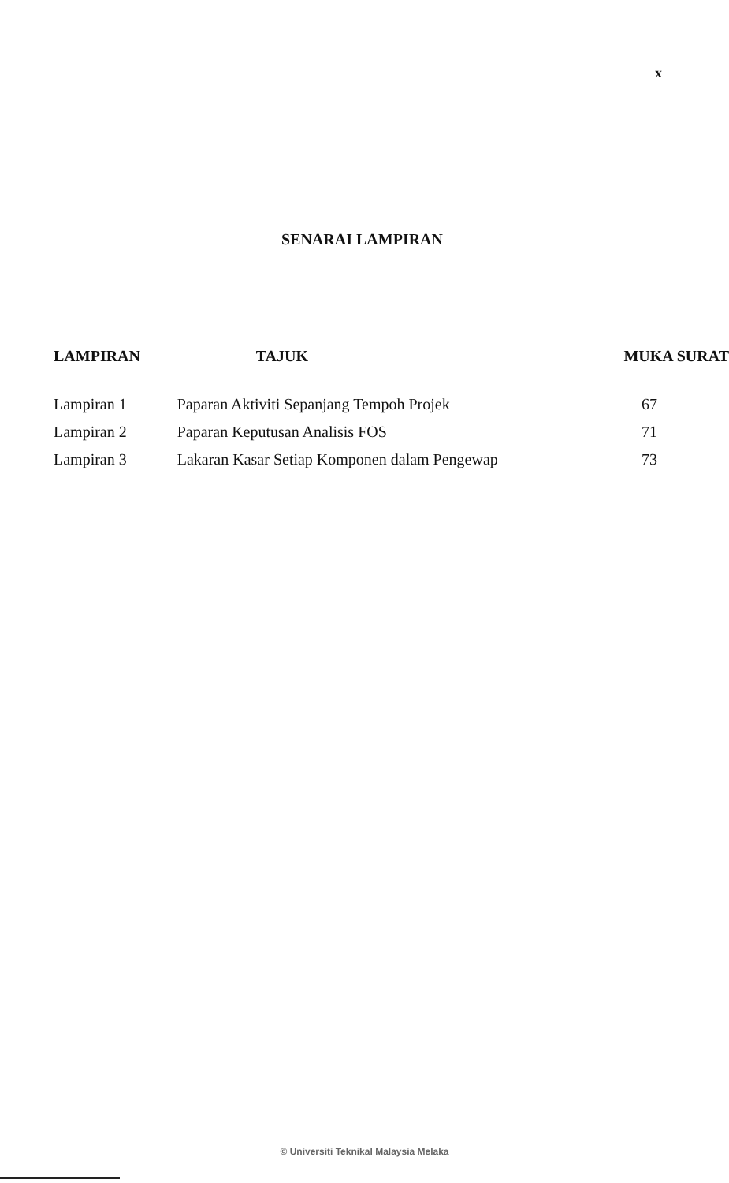x
SENARAI LAMPIRAN
| LAMPIRAN | TAJUK | MUKA SURAT |
| --- | --- | --- |
| Lampiran 1 | Paparan Aktiviti Sepanjang Tempoh Projek | 67 |
| Lampiran 2 | Paparan Keputusan Analisis FOS | 71 |
| Lampiran 3 | Lakaran Kasar Setiap Komponen dalam Pengewap | 73 |
© Universiti Teknikal Malaysia Melaka